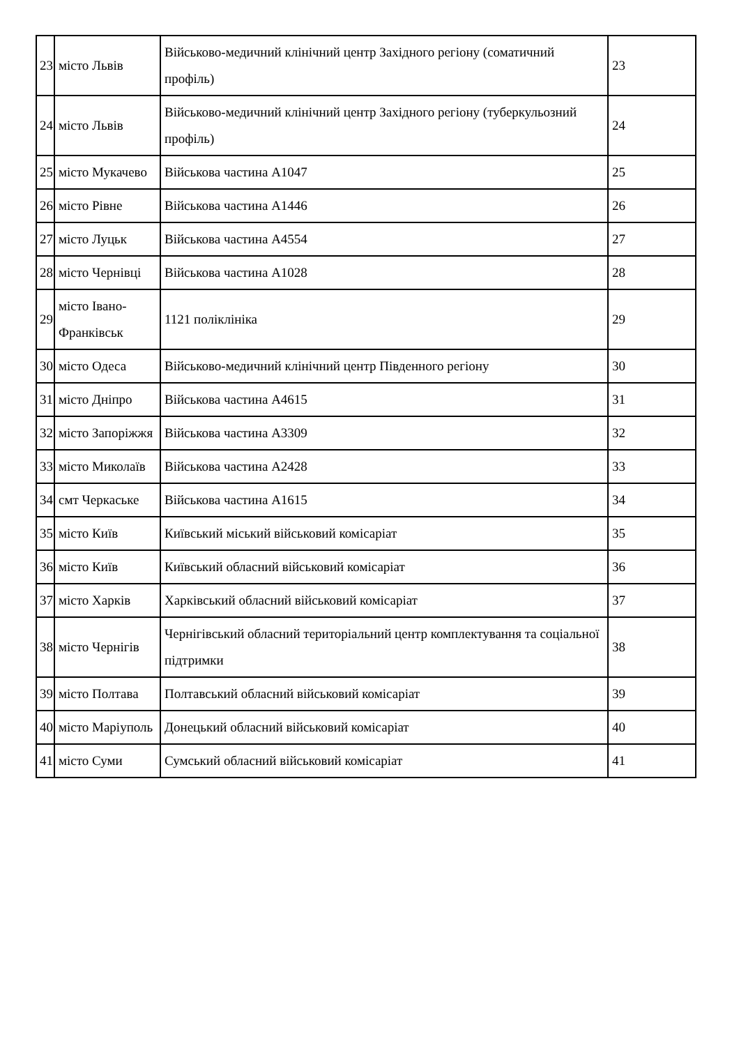| 23 | місто Львів | Військово-медичний клінічний центр Західного регіону (соматичний профіль) | 23 |
| 24 | місто Львів | Військово-медичний клінічний центр Західного регіону (туберкульозний профіль) | 24 |
| 25 | місто Мукачево | Військова частина А1047 | 25 |
| 26 | місто Рівне | Військова частина А1446 | 26 |
| 27 | місто Луцьк | Військова частина А4554 | 27 |
| 28 | місто Чернівці | Військова частина А1028 | 28 |
| 29 | місто Івано-Франківськ | 1121 поліклініка | 29 |
| 30 | місто Одеса | Військово-медичний клінічний центр Південного регіону | 30 |
| 31 | місто Дніпро | Військова частина А4615 | 31 |
| 32 | місто Запоріжжя | Військова частина А3309 | 32 |
| 33 | місто Миколаїв | Військова частина А2428 | 33 |
| 34 | смт Черкаське | Військова частина А1615 | 34 |
| 35 | місто Київ | Київський міський військовий комісаріат | 35 |
| 36 | місто Київ | Київський обласний військовий комісаріат | 36 |
| 37 | місто Харків | Харківський обласний військовий комісаріат | 37 |
| 38 | місто Чернігів | Чернігівський обласний територіальний центр комплектування та соціальної підтримки | 38 |
| 39 | місто Полтава | Полтавський обласний військовий комісаріат | 39 |
| 40 | місто Маріуполь | Донецький обласний військовий комісаріат | 40 |
| 41 | місто Суми | Сумський обласний військовий комісаріат | 41 |